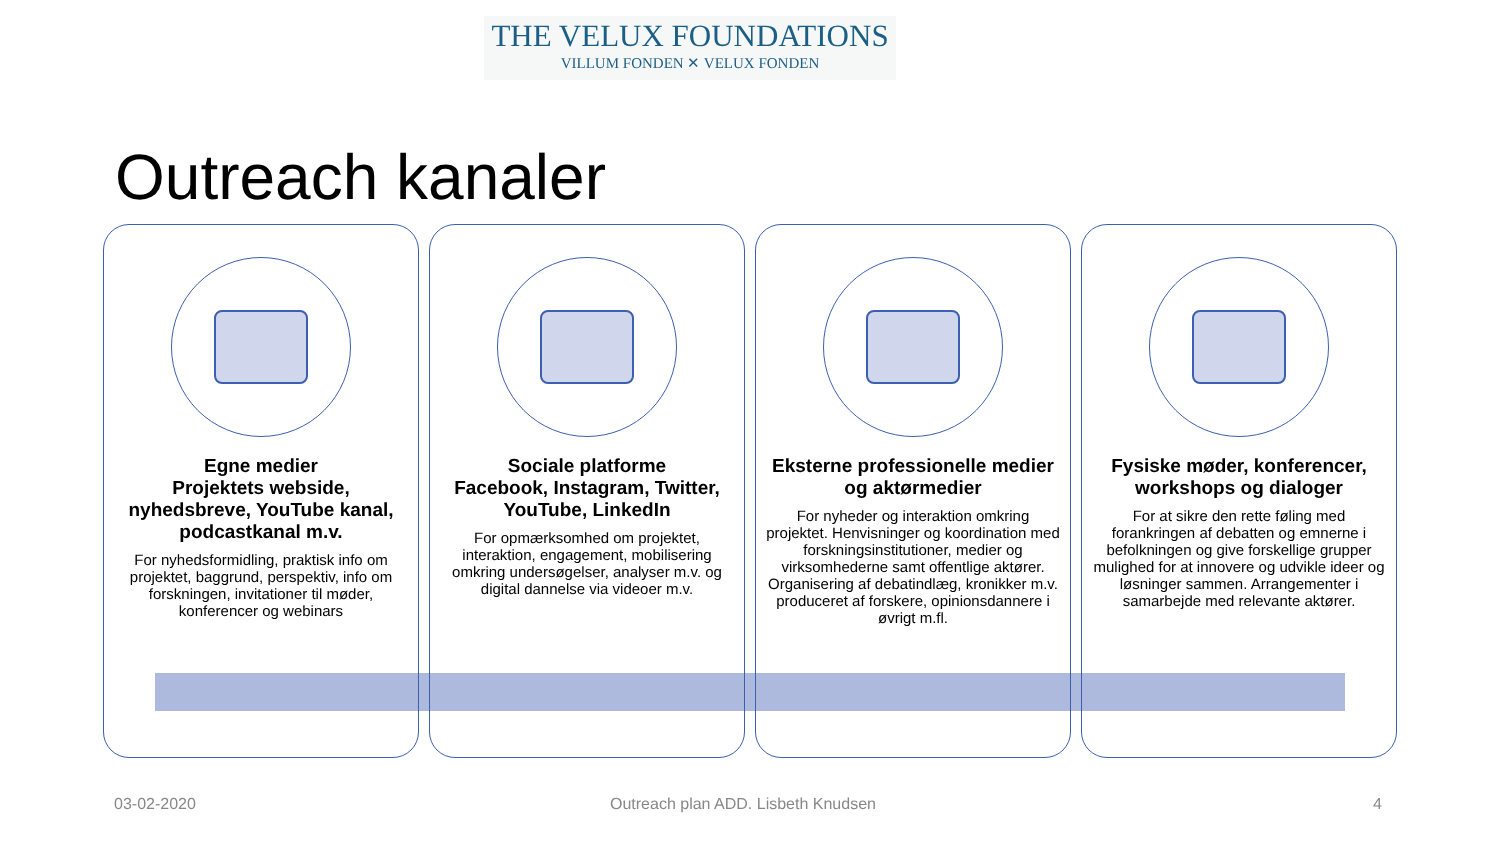THE VELUX FOUNDATIONS
VILLUM FONDEN ✕ VELUX FONDEN
Outreach kanaler
Egne medier
Projektets webside, nyhedsbreve, YouTube kanal, podcastkanal m.v.
For nyhedsformidling, praktisk info om projektet, baggrund, perspektiv, info om forskningen, invitationer til møder, konferencer og webinars
Sociale platforme
Facebook, Instagram, Twitter, YouTube, LinkedIn
For opmærksomhed om projektet, interaktion, engagement, mobilisering omkring undersøgelser, analyser m.v. og digital dannelse via videoer m.v.
Eksterne professionelle medier og aktørmedier
For nyheder og interaktion omkring projektet. Henvisninger og koordination med forskningsinstitutioner, medier og virksomhederne samt offentlige aktører. Organisering af debatindlæg, kronikker m.v. produceret af forskere, opinionsdannere i øvrigt m.fl.
Fysiske møder, konferencer, workshops og dialoger
For at sikre den rette føling med forankringen af debatten og emnerne i befolkningen og give forskellige grupper mulighed for at innovere og udvikle ideer og løsninger sammen. Arrangementer i samarbejde med relevante aktører.
03-02-2020
Outreach plan ADD. Lisbeth Knudsen
4